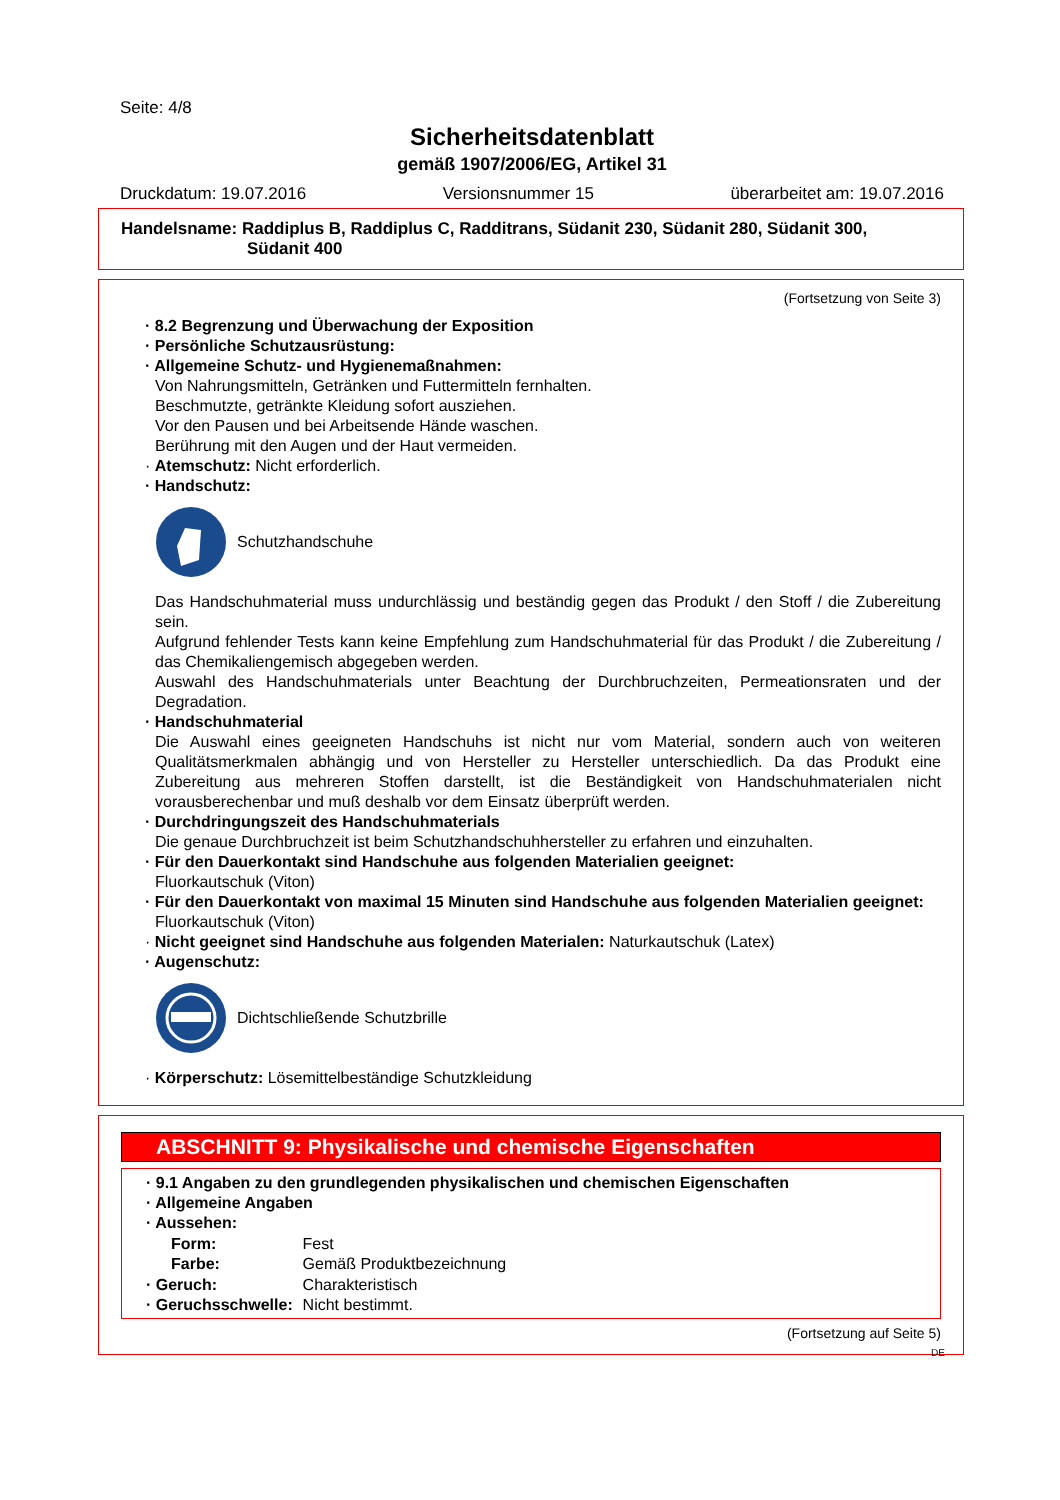Seite: 4/8
Sicherheitsdatenblatt
gemäß 1907/2006/EG, Artikel 31
Druckdatum: 19.07.2016 Versionsnummer 15 überarbeitet am: 19.07.2016
Handelsname: Raddiplus B, Raddiplus C, Radditrans, Südanit 230, Südanit 280, Südanit 300,
Südanit 400
(Fortsetzung von Seite 3)
· 8.2 Begrenzung und Überwachung der Exposition
· Persönliche Schutzausrüstung:
· Allgemeine Schutz- und Hygienemaßnahmen:
Von Nahrungsmitteln, Getränken und Futtermitteln fernhalten.
Beschmutzte, getränkte Kleidung sofort ausziehen.
Vor den Pausen und bei Arbeitsende Hände waschen.
Berührung mit den Augen und der Haut vermeiden.
· Atemschutz: Nicht erforderlich.
· Handschutz:
Schutzhandschuhe
Das Handschuhmaterial muss undurchlässig und beständig gegen das Produkt / den Stoff / die Zubereitung sein.
Aufgrund fehlender Tests kann keine Empfehlung zum Handschuhmaterial für das Produkt / die Zubereitung / das Chemikaliengemisch abgegeben werden.
Auswahl des Handschuhmaterials unter Beachtung der Durchbruchzeiten, Permeationsraten und der Degradation.
· Handschuhmaterial
Die Auswahl eines geeigneten Handschuhs ist nicht nur vom Material, sondern auch von weiteren Qualitätsmerkmalen abhängig und von Hersteller zu Hersteller unterschiedlich. Da das Produkt eine Zubereitung aus mehreren Stoffen darstellt, ist die Beständigkeit von Handschuhmaterialen nicht vorausberechenbar und muß deshalb vor dem Einsatz überprüft werden.
· Durchdringungszeit des Handschuhmaterials
Die genaue Durchbruchzeit ist beim Schutzhandschuhhersteller zu erfahren und einzuhalten.
· Für den Dauerkontakt sind Handschuhe aus folgenden Materialien geeignet:
Fluorkautschuk (Viton)
· Für den Dauerkontakt von maximal 15 Minuten sind Handschuhe aus folgenden Materialien geeignet:
Fluorkautschuk (Viton)
· Nicht geeignet sind Handschuhe aus folgenden Materialen: Naturkautschuk (Latex)
· Augenschutz:
Dichtschließende Schutzbrille
· Körperschutz: Lösemittelbeständige Schutzkleidung
ABSCHNITT 9: Physikalische und chemische Eigenschaften
· 9.1 Angaben zu den grundlegenden physikalischen und chemischen Eigenschaften
· Allgemeine Angaben
| · Aussehen: | |
| Form: | Fest |
| Farbe: | Gemäß Produktbezeichnung |
| · Geruch: | Charakteristisch |
| · Geruchsschwelle: | Nicht bestimmt. |
(Fortsetzung auf Seite 5)
DE